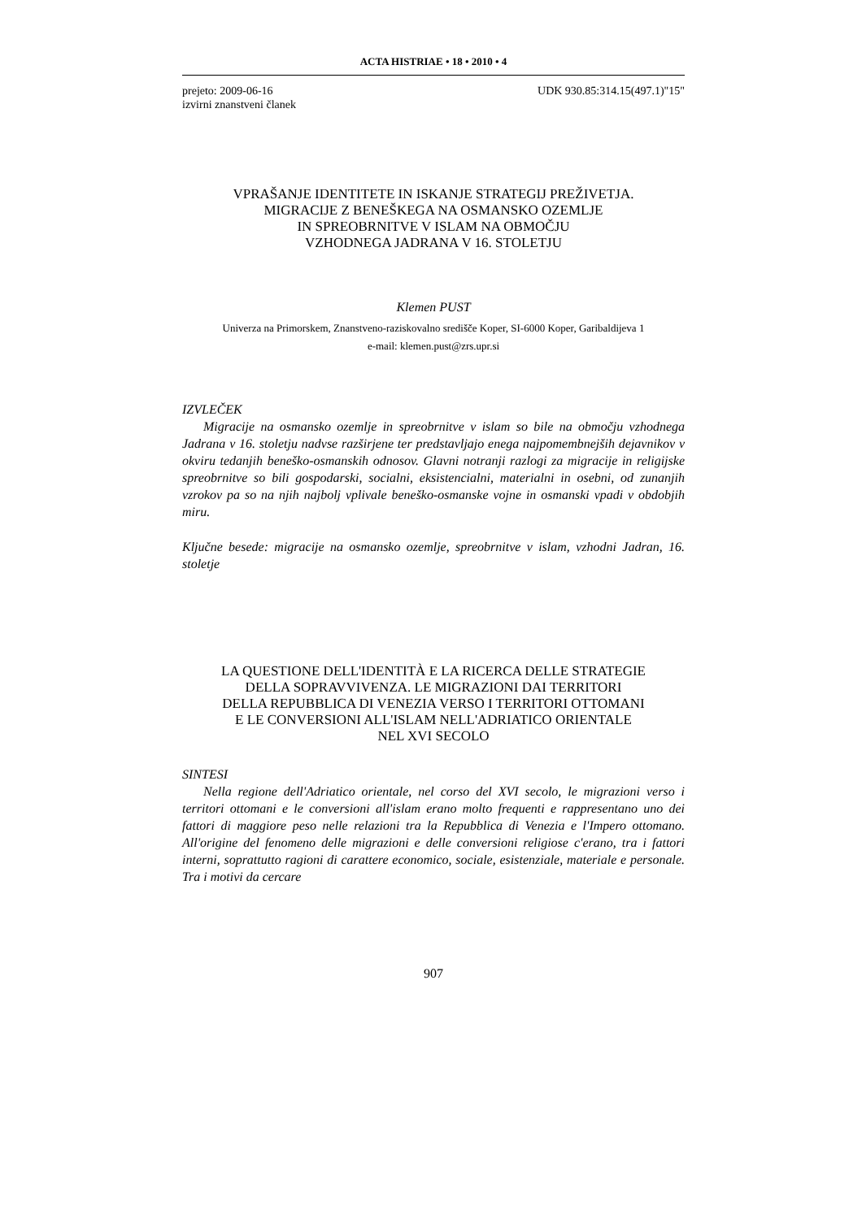ACTA HISTRIAE • 18 • 2010 • 4
prejeto: 2009-06-16
izvirni znanstveni članek
UDK 930.85:314.15(497.1)"15"
VPRAŠANJE IDENTITETE IN ISKANJE STRATEGIJ PREŽIVETJA.
MIGRACIJE Z BENEŠKEGA NA OSMANSKO OZEMLJE
IN SPREOBRNITVE V ISLAM NA OBMOČJU
VZHODNEGA JADRANA V 16. STOLETJU
Klemen PUST
Univerza na Primorskem, Znanstveno-raziskovalno središče Koper, SI-6000 Koper, Garibaldijeva 1
e-mail: klemen.pust@zrs.upr.si
IZVLEČEK
Migracije na osmansko ozemlje in spreobrnitve v islam so bile na območju vzhodnega Jadrana v 16. stoletju nadvse razširjene ter predstavljajo enega najpomembnejših dejavnikov v okviru tedanjih beneško-osmanskih odnosov. Glavni notranji razlogi za migracije in religijske spreobrnitve so bili gospodarski, socialni, eksistencialni, materialni in osebni, od zunanjih vzrokov pa so na njih najbolj vplivale beneško-osmanske vojne in osmanski vpadi v obdobjih miru.
Ključne besede: migracije na osmansko ozemlje, spreobrnitve v islam, vzhodni Jadran, 16. stoletje
LA QUESTIONE DELL'IDENTITÀ E LA RICERCA DELLE STRATEGIE
DELLA SOPRAVVIVENZA. LE MIGRAZIONI DAI TERRITORI
DELLA REPUBBLICA DI VENEZIA VERSO I TERRITORI OTTOMANI
E LE CONVERSIONI ALL'ISLAM NELL'ADRIATICO ORIENTALE
NEL XVI SECOLO
SINTESI
Nella regione dell'Adriatico orientale, nel corso del XVI secolo, le migrazioni verso i territori ottomani e le conversioni all'islam erano molto frequenti e rappresentano uno dei fattori di maggiore peso nelle relazioni tra la Repubblica di Venezia e l'Impero ottomano. All'origine del fenomeno delle migrazioni e delle conversioni religiose c'erano, tra i fattori interni, soprattutto ragioni di carattere economico, sociale, esistenziale, materiale e personale. Tra i motivi da cercare
907